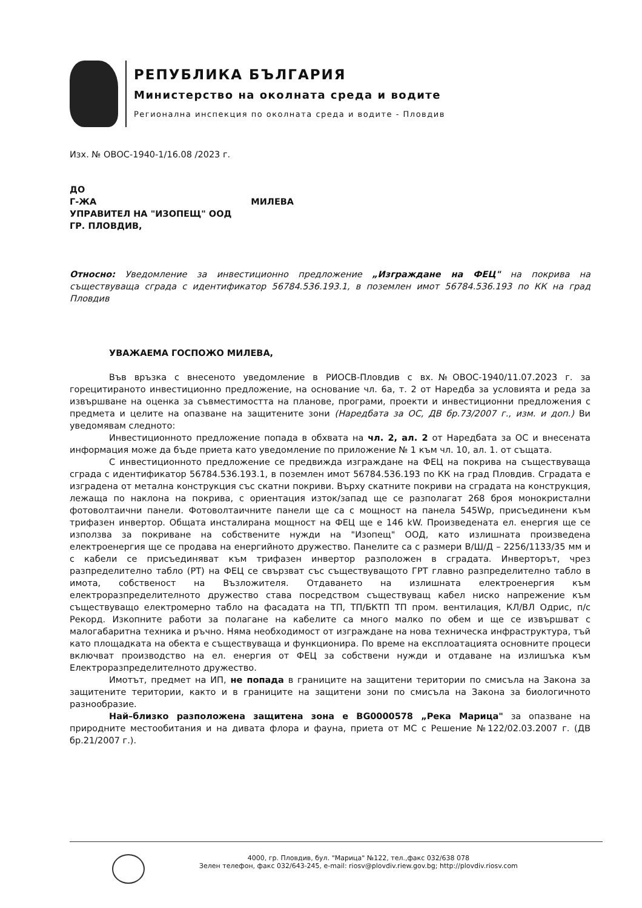РЕПУБЛИКА БЪЛГАРИЯ
Министерство на околната среда и водите
Регионална инспекция по околната среда и водите - Пловдив
Изх. № ОВОС-1940-1/16.08 /2023 г.
ДО
Г-ЖА МИЛЕВА
УПРАВИТЕЛ НА "ИЗОПЕЩ" ООД
ГР. ПЛОВДИВ,
Относно: Уведомление за инвестиционно предложение „Изграждане на ФЕЦ" на покрива на съществуваща сграда с идентификатор 56784.536.193.1, в поземлен имот 56784.536.193 по КК на град Пловдив
УВАЖАЕМА ГОСПОЖО МИЛЕВА,
Във връзка с внесеното уведомление в РИОСВ-Пловдив с вх.№ОВОС-1940/11.07.2023 г. за горецитираното инвестиционно предложение, на основание чл. 6а, т. 2 от Наредба за условията и реда за извършване на оценка за съвместимостта на планове, програми, проекти и инвестиционни предложения с предмета и целите на опазване на защитените зони (Наредбата за ОС, ДВ бр.73/2007 г., изм. и доп.) Ви уведомявам следното:
Инвестиционното предложение попада в обхвата на чл. 2, ал. 2 от Наредбата за ОС и внесената информация може да бъде приета като уведомление по приложение № 1 към чл. 10, ал. 1. от същата.
С инвестиционното предложение се предвижда изграждане на ФЕЦ на покрива на съществуваща сграда с идентификатор 56784.536.193.1, в поземлен имот 56784.536.193 по КК на град Пловдив. Сградата е изградена от метална конструкция със скатни покриви. Върху скатните покриви на сградата на конструкция, лежаща по наклона на покрива, с ориентация изток/запад ще се разполагат 268 броя монокристални фотоволтаични панели. Фотоволтаичните панели ще са с мощност на панела 545Wp, присъединени към трифазен инвертор. Общата инсталирана мощност на ФЕЦ ще е 146 kW. Произведената ел. енергия ще се използва за покриване на собствените нужди на "Изопещ" ООД, като излишната произведена електроенергия ще се продава на енергийното дружество. Панелите са с размери В/Ш/Д – 2256/1133/35 мм и с кабели се присъединяват към трифазен инвертор разположен в сградата. Инверторът, чрез разпределително табло (РТ) на ФЕЦ се свързват със съществуващото ГРТ главно разпределително табло в имота, собственост на Възложителя. Отдаването на излишната електроенергия към електроразпределителното дружество става посредством съществуващ кабел ниско напрежение към съществуващо електромерно табло на фасадата на ТП, ТП/БКТП ТП пром. вентилация, КЛ/ВЛ Одрис, п/с Рекорд. Изкопните работи за полагане на кабелите са много малко по обем и ще се извършват с малогабаритна техника и ръчно. Няма необходимост от изграждане на нова техническа инфраструктура, тъй като площадката на обекта е съществуваща и функционира. По време на експлоатацията основните процеси включват производство на ел. енергия от ФЕЦ за собствени нужди и отдаване на излишъка към Електроразпределителното дружество.
Имотът, предмет на ИП, не попада в границите на защитени територии по смисъла на Закона за защитените територии, както и в границите на защитени зони по смисъла на Закона за биологичното разнообразие.
Най–близко разположена защитена зона е BG0000578 „Река Марица" за опазване на природните местообитания и на дивата флора и фауна, приета от МС с Решение №122/02.03.2007 г. (ДВ бр.21/2007 г.).
4000, гр. Пловдив, бул. "Марица" №122, тел.,факс 032/638 078
Зелен телефон, факс 032/643-245, e-mail: riosv@plovdiv.riew.gov.bg; http://plovdiv.riosv.com